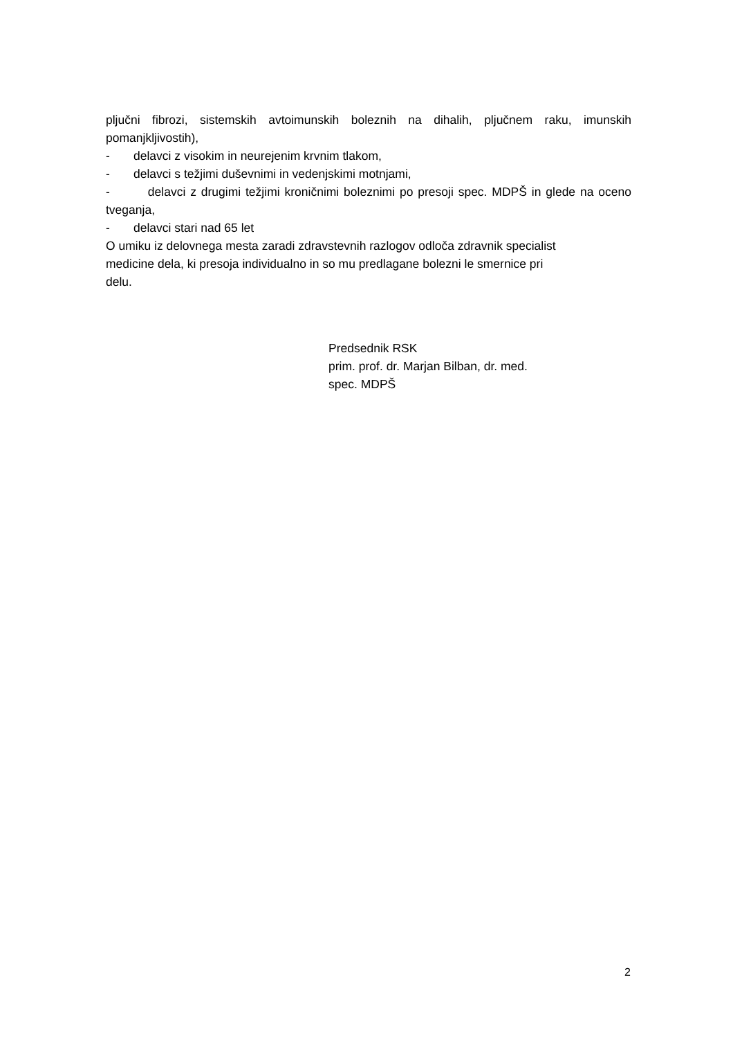pljučni fibrozi, sistemskih avtoimunskih boleznih na dihalih, pljučnem raku, imunskih pomanjkljivostih),
- delavci z visokim in neurejenim krvnim tlakom,
- delavci s težjimi duševnimi in vedenjskimi motnjami,
- delavci z drugimi težjimi kroničnimi boleznimi po presoji spec. MDPŠ in glede na oceno tveganja,
- delavci stari nad 65 let
O umiku iz delovnega mesta zaradi zdravstevnih razlogov odloča zdravnik specialist
medicine dela, ki presoja individualno in so mu predlagane bolezni le smernice pri
delu.
Predsednik RSK
prim. prof. dr. Marjan Bilban, dr. med.
spec. MDPŠ
2